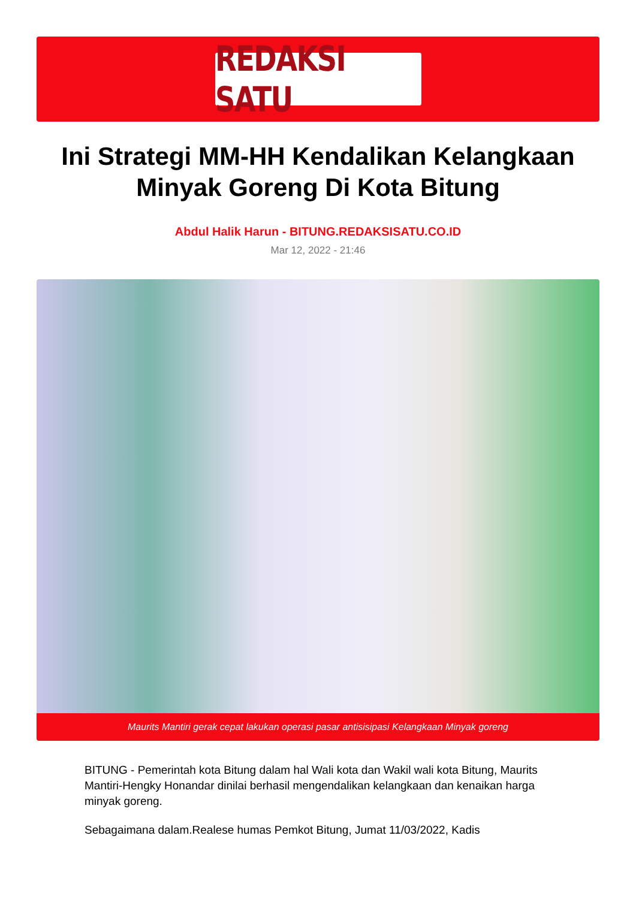REDAKSI SATU
Ini Strategi MM-HH Kendalikan Kelangkaan Minyak Goreng Di Kota Bitung
Abdul Halik Harun - BITUNG.REDAKSISATU.CO.ID
Mar 12, 2022 - 21:46
Maurits Mantiri gerak cepat lakukan operasi pasar antisisipasi Kelangkaan Minyak goreng
BITUNG - Pemerintah kota Bitung dalam hal Wali kota dan Wakil wali kota Bitung, Maurits Mantiri-Hengky Honandar dinilai berhasil mengendalikan kelangkaan dan kenaikan harga minyak goreng.
Sebagaimana dalam.Realese humas Pemkot Bitung, Jumat 11/03/2022, Kadis